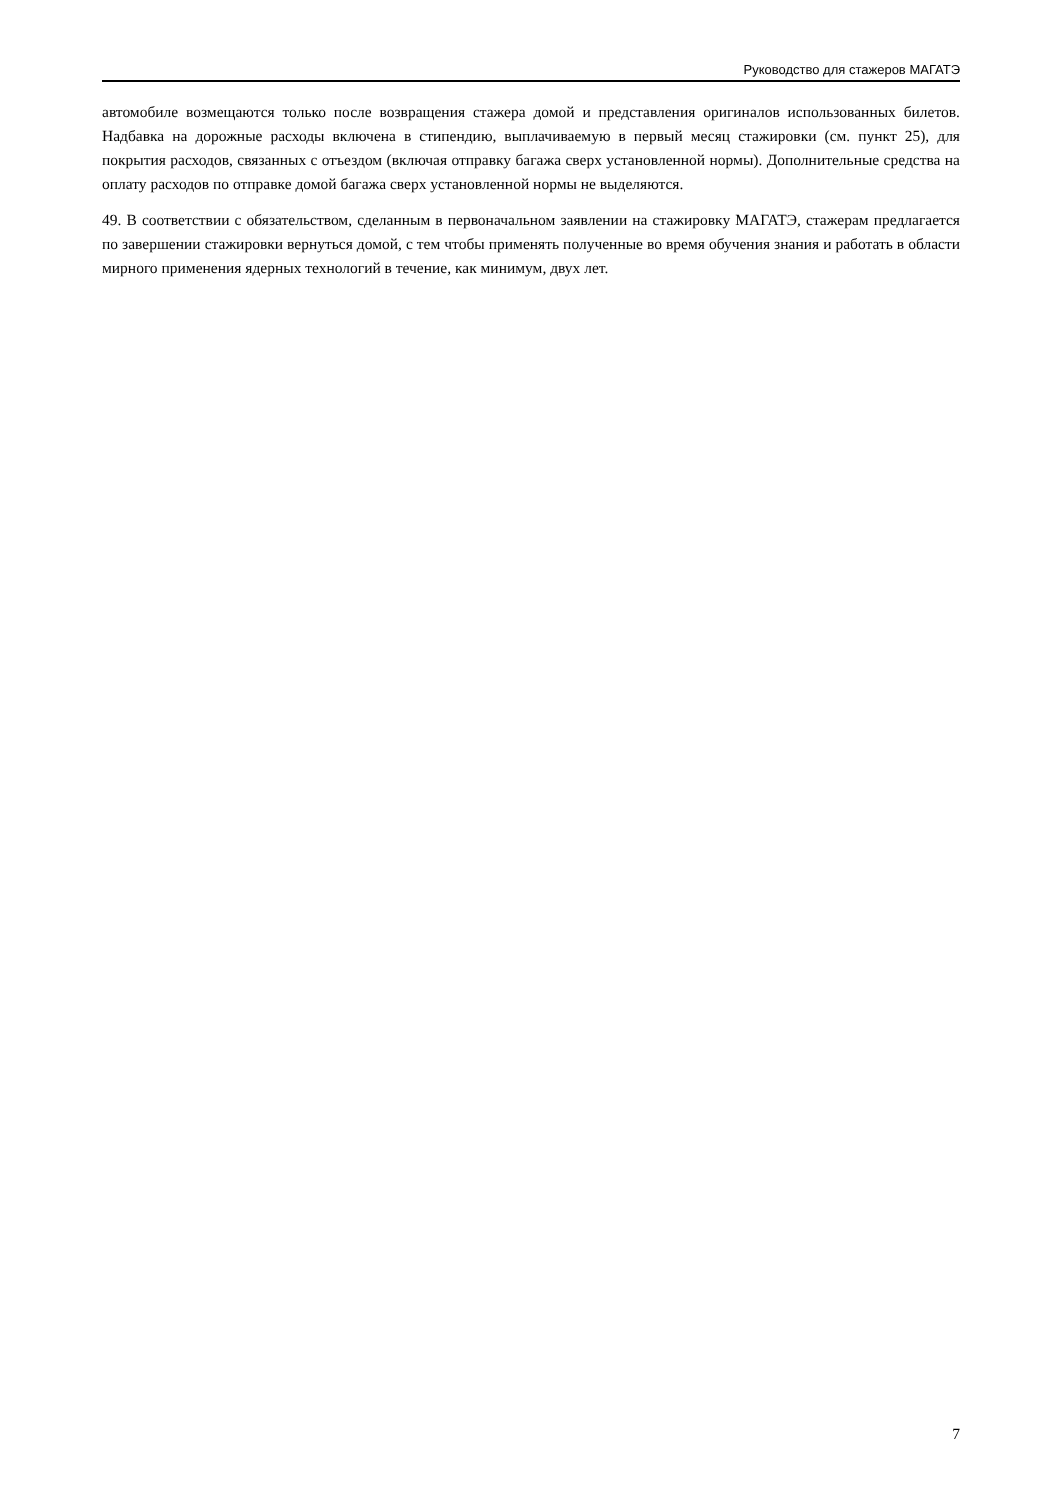Руководство для стажеров МАГАТЭ
автомобиле возмещаются только после возвращения стажера домой и представления оригиналов использованных билетов. Надбавка на дорожные расходы включена в стипендию, выплачиваемую в первый месяц стажировки (см. пункт 25), для покрытия расходов, связанных с отъездом (включая отправку багажа сверх установленной нормы). Дополнительные средства на оплату расходов по отправке домой багажа сверх установленной нормы не выделяются.
49. В соответствии с обязательством, сделанным в первоначальном заявлении на стажировку МАГАТЭ, стажерам предлагается по завершении стажировки вернуться домой, с тем чтобы применять полученные во время обучения знания и работать в области мирного применения ядерных технологий в течение, как минимум, двух лет.
7